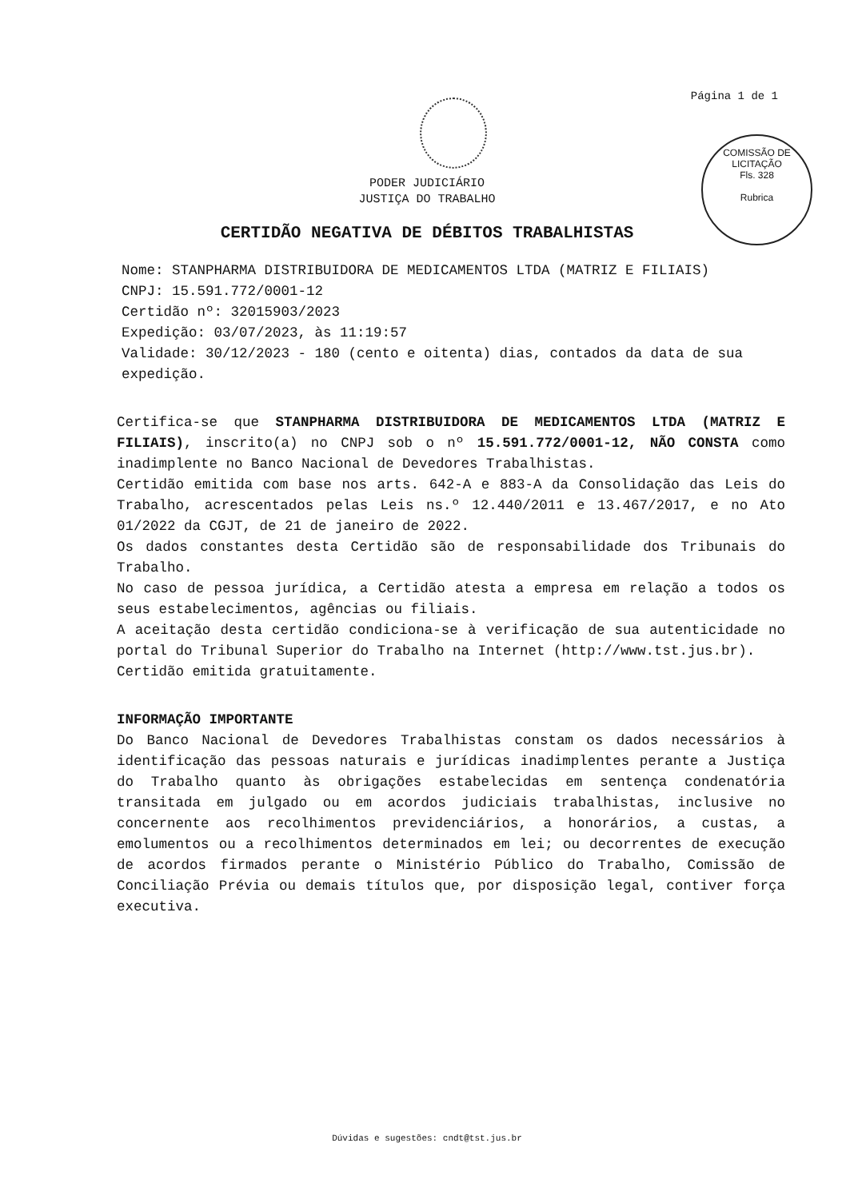Página 1 de 1
COMISSÃO DE LICITAÇÃO
Fls. 328
Rubrica
PODER JUDICIÁRIO
JUSTIÇA DO TRABALHO
CERTIDÃO NEGATIVA DE DÉBITOS TRABALHISTAS
Nome: STANPHARMA DISTRIBUIDORA DE MEDICAMENTOS LTDA (MATRIZ E FILIAIS)
CNPJ: 15.591.772/0001-12
Certidão nº: 32015903/2023
Expedição: 03/07/2023, às 11:19:57
Validade: 30/12/2023 - 180 (cento e oitenta) dias, contados da data de sua expedição.
Certifica-se que STANPHARMA DISTRIBUIDORA DE MEDICAMENTOS LTDA (MATRIZ E FILIAIS), inscrito(a) no CNPJ sob o nº 15.591.772/0001-12, NÃO CONSTA como inadimplente no Banco Nacional de Devedores Trabalhistas.
Certidão emitida com base nos arts. 642-A e 883-A da Consolidação das Leis do Trabalho, acrescentados pelas Leis ns.º 12.440/2011 e 13.467/2017, e no Ato 01/2022 da CGJT, de 21 de janeiro de 2022.
Os dados constantes desta Certidão são de responsabilidade dos Tribunais do Trabalho.
No caso de pessoa jurídica, a Certidão atesta a empresa em relação a todos os seus estabelecimentos, agências ou filiais.
A aceitação desta certidão condiciona-se à verificação de sua autenticidade no portal do Tribunal Superior do Trabalho na Internet (http://www.tst.jus.br).
Certidão emitida gratuitamente.
INFORMAÇÃO IMPORTANTE
Do Banco Nacional de Devedores Trabalhistas constam os dados necessários à identificação das pessoas naturais e jurídicas inadimplentes perante a Justiça do Trabalho quanto às obrigações estabelecidas em sentença condenatória transitada em julgado ou em acordos judiciais trabalhistas, inclusive no concernente aos recolhimentos previdenciários, a honorários, a custas, a emolumentos ou a recolhimentos determinados em lei; ou decorrentes de execução de acordos firmados perante o Ministério Público do Trabalho, Comissão de Conciliação Prévia ou demais títulos que, por disposição legal, contiver força executiva.
Dúvidas e sugestões: cndt@tst.jus.br